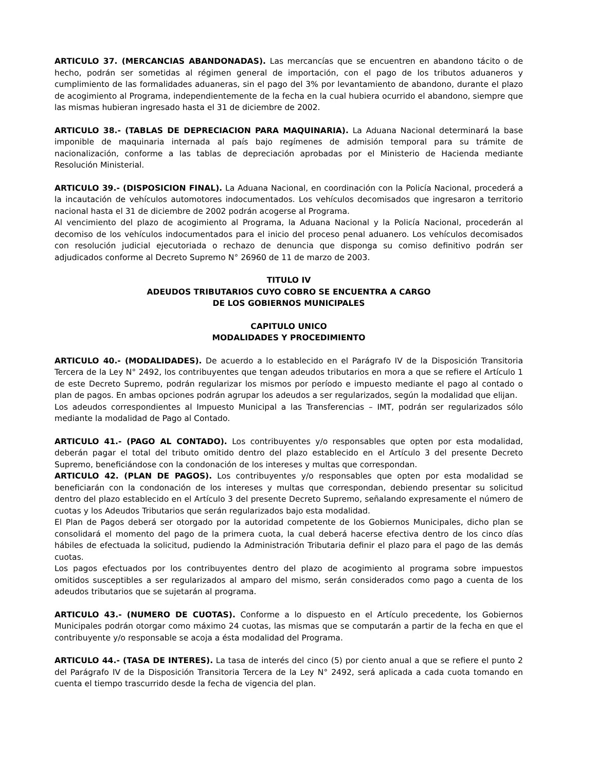ARTICULO 37. (MERCANCIAS ABANDONADAS). Las mercancías que se encuentren en abandono tácito o de hecho, podrán ser sometidas al régimen general de importación, con el pago de los tributos aduaneros y cumplimiento de las formalidades aduaneras, sin el pago del 3% por levantamiento de abandono, durante el plazo de acogimiento al Programa, independientemente de la fecha en la cual hubiera ocurrido el abandono, siempre que las mismas hubieran ingresado hasta el 31 de diciembre de 2002.
ARTICULO 38.- (TABLAS DE DEPRECIACION PARA MAQUINARIA). La Aduana Nacional determinará la base imponible de maquinaria internada al país bajo regímenes de admisión temporal para su trámite de nacionalización, conforme a las tablas de depreciación aprobadas por el Ministerio de Hacienda mediante Resolución Ministerial.
ARTICULO 39.- (DISPOSICION FINAL). La Aduana Nacional, en coordinación con la Policía Nacional, procederá a la incautación de vehículos automotores indocumentados. Los vehículos decomisados que ingresaron a territorio nacional hasta el 31 de diciembre de 2002 podrán acogerse al Programa.
Al vencimiento del plazo de acogimiento al Programa, la Aduana Nacional y la Policía Nacional, procederán al decomiso de los vehículos indocumentados para el inicio del proceso penal aduanero. Los vehículos decomisados con resolución judicial ejecutoriada o rechazo de denuncia que disponga su comiso definitivo podrán ser adjudicados conforme al Decreto Supremo N° 26960 de 11 de marzo de 2003.
TITULO IV
ADEUDOS TRIBUTARIOS CUYO COBRO SE ENCUENTRA A CARGO
DE LOS GOBIERNOS MUNICIPALES
CAPITULO UNICO
MODALIDADES Y PROCEDIMIENTO
ARTICULO 40.- (MODALIDADES). De acuerdo a lo establecido en el Parágrafo IV de la Disposición Transitoria Tercera de la Ley N° 2492, los contribuyentes que tengan adeudos tributarios en mora a que se refiere el Artículo 1 de este Decreto Supremo, podrán regularizar los mismos por período e impuesto mediante el pago al contado o plan de pagos. En ambas opciones podrán agrupar los adeudos a ser regularizados, según la modalidad que elijan.
Los adeudos correspondientes al Impuesto Municipal a las Transferencias – IMT, podrán ser regularizados sólo mediante la modalidad de Pago al Contado.
ARTICULO 41.- (PAGO AL CONTADO). Los contribuyentes y/o responsables que opten por esta modalidad, deberán pagar el total del tributo omitido dentro del plazo establecido en el Artículo 3 del presente Decreto Supremo, beneficiándose con la condonación de los intereses y multas que correspondan.
ARTICULO 42. (PLAN DE PAGOS). Los contribuyentes y/o responsables que opten por esta modalidad se beneficiarán con la condonación de los intereses y multas que correspondan, debiendo presentar su solicitud dentro del plazo establecido en el Artículo 3 del presente Decreto Supremo, señalando expresamente el número de cuotas y los Adeudos Tributarios que serán regularizados bajo esta modalidad.
El Plan de Pagos deberá ser otorgado por la autoridad competente de los Gobiernos Municipales, dicho plan se consolidará el momento del pago de la primera cuota, la cual deberá hacerse efectiva dentro de los cinco días hábiles de efectuada la solicitud, pudiendo la Administración Tributaria definir el plazo para el pago de las demás cuotas.
Los pagos efectuados por los contribuyentes dentro del plazo de acogimiento al programa sobre impuestos omitidos susceptibles a ser regularizados al amparo del mismo, serán considerados como pago a cuenta de los adeudos tributarios que se sujetarán al programa.
ARTICULO 43.- (NUMERO DE CUOTAS). Conforme a lo dispuesto en el Artículo precedente, los Gobiernos Municipales podrán otorgar como máximo 24 cuotas, las mismas que se computarán a partir de la fecha en que el contribuyente y/o responsable se acoja a ésta modalidad del Programa.
ARTICULO 44.- (TASA DE INTERES). La tasa de interés del cinco (5) por ciento anual a que se refiere el punto 2 del Parágrafo IV de la Disposición Transitoria Tercera de la Ley N° 2492, será aplicada a cada cuota tomando en cuenta el tiempo trascurrido desde la fecha de vigencia del plan.